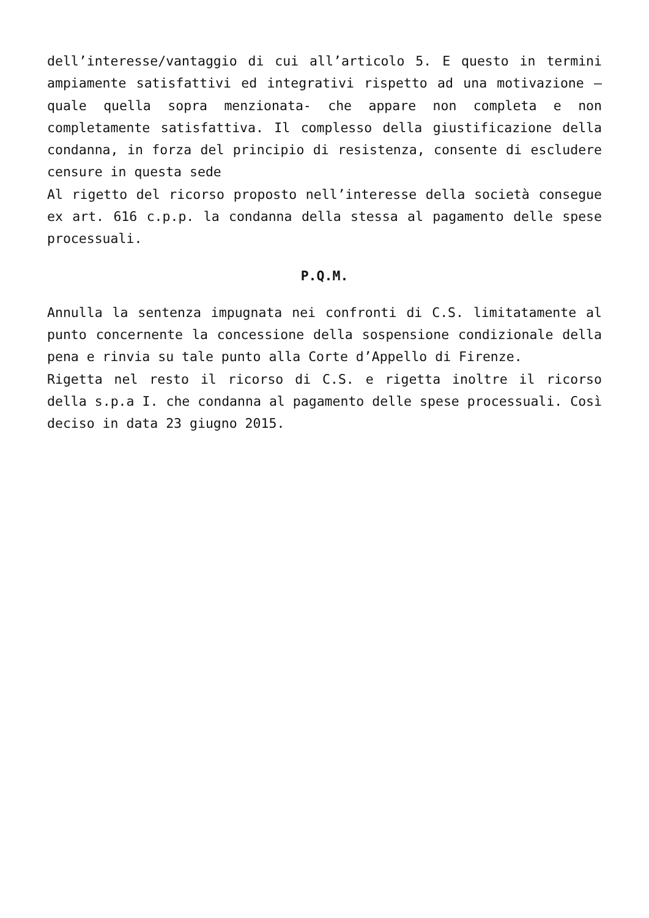dell’interesse/vantaggio di cui all’articolo 5. E questo in termini ampiamente satisfattivi ed integrativi rispetto ad una motivazione – quale quella sopra menzionata- che appare non completa e non completamente satisfattiva. Il complesso della giustificazione della condanna, in forza del principio di resistenza, consente di escludere censure in questa sede
Al rigetto del ricorso proposto nell’interesse della società consegue ex art. 616 c.p.p. la condanna della stessa al pagamento delle spese processuali.
P.Q.M.
Annulla la sentenza impugnata nei confronti di C.S. limitatamente al punto concernente la concessione della sospensione condizionale della pena e rinvia su tale punto alla Corte d’Appello di Firenze.
Rigetta nel resto il ricorso di C.S. e rigetta inoltre il ricorso della s.p.a I. che condanna al pagamento delle spese processuali. Così deciso in data 23 giugno 2015.